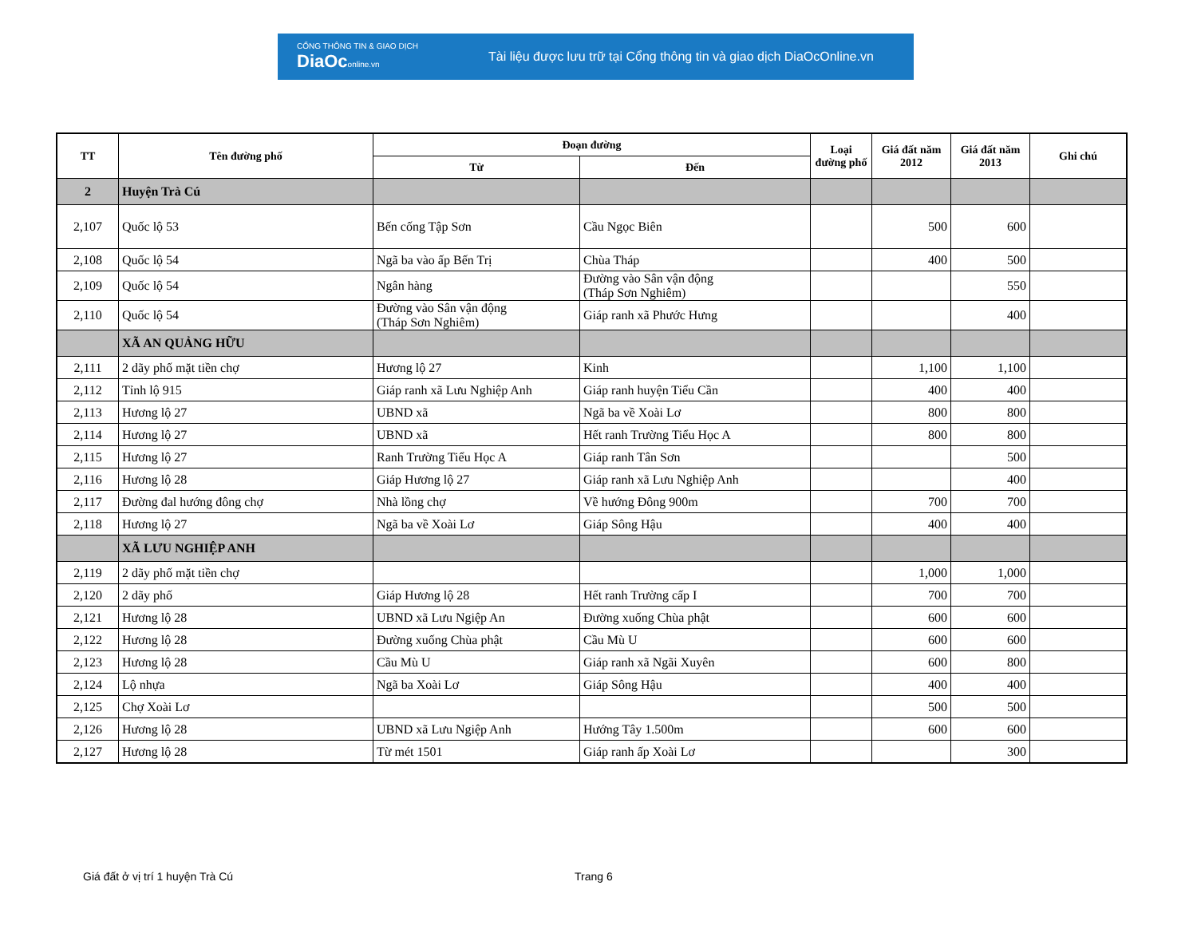CỔNG THÔNG TIN & GIAO DỊCH
DiaOconline.vn
Tài liệu được lưu trữ tại Cổng thông tin và giao dịch DiaOcOnline.vn
| TT | Tên đường phố | Đoạn đường | | Loại đường phố | Giá đất năm 2012 | Giá đất năm 2013 | Ghi chú |
| --- | --- | --- | --- | --- | --- | --- | --- |
| | | Từ | Đến | | | | |
| 2 | Huyện Trà Cú | | | | | | |
| 2,107 | Quốc lộ 53 | Bến cống Tập Sơn | Cầu Ngọc Biên | | 500 | 600 | |
| 2,108 | Quốc lộ 54 | Ngã ba vào ấp Bến Trị | Chùa Tháp | | 400 | 500 | |
| 2,109 | Quốc lộ 54 | Ngân hàng | Đường vào Sân vận động (Tháp Sơn Nghiêm) | | | 550 | |
| 2,110 | Quốc lộ 54 | Đường vào Sân vận động (Tháp Sơn Nghiêm) | Giáp ranh xã Phước Hưng | | | 400 | |
| | XÃ AN QUẢNG HỮU | | | | | | |
| 2,111 | 2 dãy phố mặt tiền chợ | Hương lộ 27 | Kinh | | 1,100 | 1,100 | |
| 2,112 | Tỉnh lộ 915 | Giáp ranh xã Lưu Nghiệp Anh | Giáp ranh huyện Tiểu Cần | | 400 | 400 | |
| 2,113 | Hương lộ 27 | UBND xã | Ngã ba về Xoài Lơ | | 800 | 800 | |
| 2,114 | Hương lộ 27 | UBND xã | Hết ranh Trường Tiểu Học A | | 800 | 800 | |
| 2,115 | Hương lộ 27 | Ranh Trường Tiểu Học A | Giáp ranh Tân Sơn | | | 500 | |
| 2,116 | Hương lộ 28 | Giáp Hương lộ 27 | Giáp ranh xã Lưu Nghiệp Anh | | | 400 | |
| 2,117 | Đường đal hướng đông chợ | Nhà lồng chợ | Về hướng Đông 900m | | 700 | 700 | |
| 2,118 | Hương lộ 27 | Ngã ba về Xoài Lơ | Giáp Sông Hậu | | 400 | 400 | |
| | XÃ LƯU NGHIỆP ANH | | | | | | |
| 2,119 | 2 dãy phố mặt tiền chợ | | | | 1,000 | 1,000 | |
| 2,120 | 2 dãy phố | Giáp Hương lộ 28 | Hết ranh Trường cấp I | | 700 | 700 | |
| 2,121 | Hương lộ 28 | UBND xã Lưu Ngiệp An | Đường xuống Chùa phật | | 600 | 600 | |
| 2,122 | Hương lộ 28 | Đường xuống Chùa phật | Cầu Mù U | | 600 | 600 | |
| 2,123 | Hương lộ 28 | Cầu Mù U | Giáp ranh xã Ngãi Xuyên | | 600 | 800 | |
| 2,124 | Lộ nhựa | Ngã ba Xoài Lơ | Giáp Sông Hậu | | 400 | 400 | |
| 2,125 | Chợ Xoài Lơ | | | | 500 | 500 | |
| 2,126 | Hương lộ 28 | UBND xã Lưu Ngiệp Anh | Hướng Tây 1.500m | | 600 | 600 | |
| 2,127 | Hương lộ 28 | Từ mét 1501 | Giáp ranh ấp Xoài Lơ | | | 300 | |
Giá đất ở vị trí 1 huyện Trà Cú
Trang 6